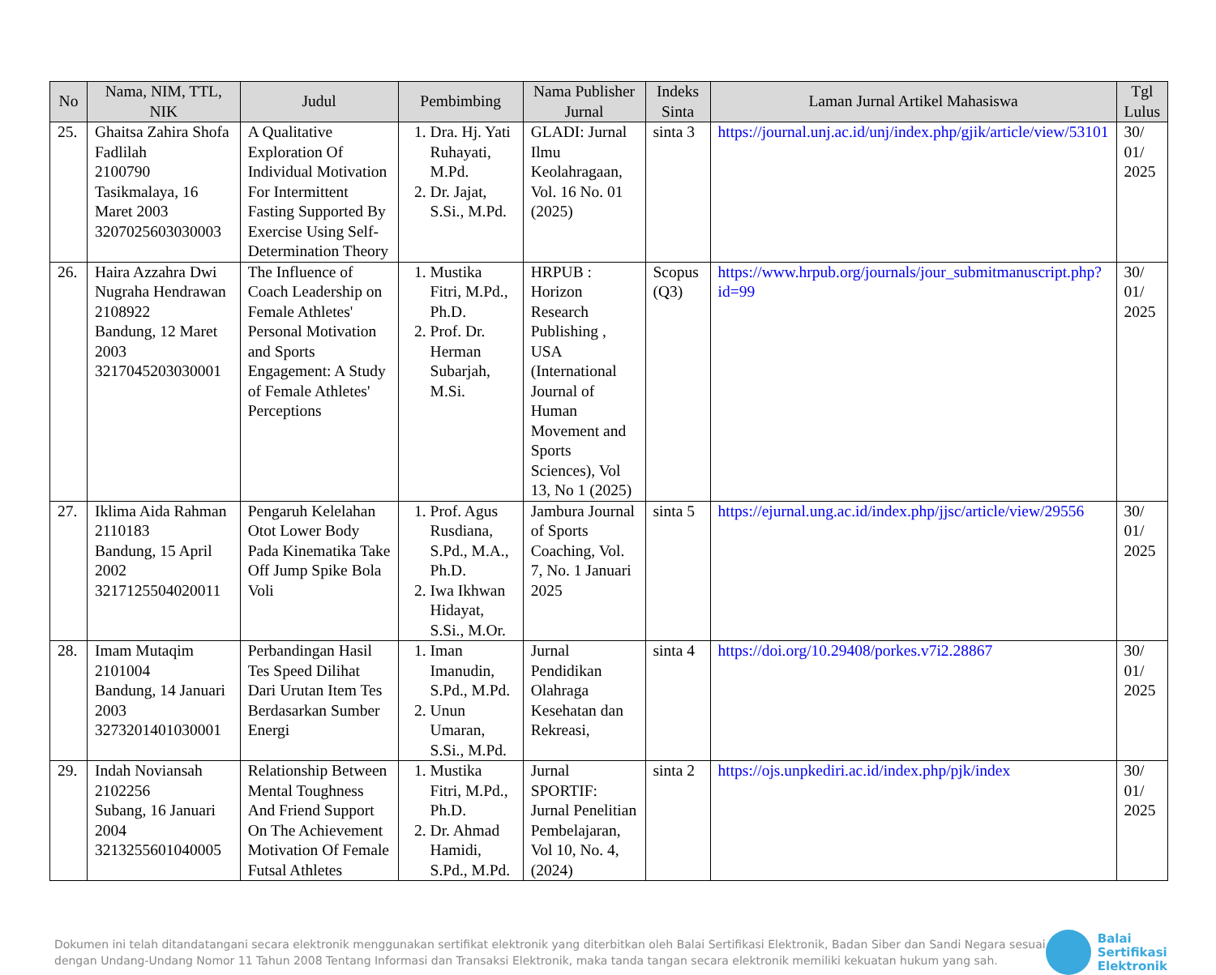| No | Nama, NIM, TTL, NIK | Judul | Pembimbing | Nama Publisher Jurnal | Indeks Sinta | Laman Jurnal Artikel Mahasiswa | Tgl Lulus |
| --- | --- | --- | --- | --- | --- | --- | --- |
| 25. | Ghaitsa Zahira Shofa Fadlilah 2100790 Tasikmalaya, 16 Maret 2003 3207025603030003 | A Qualitative Exploration Of Individual Motivation For Intermittent Fasting Supported By Exercise Using Self-Determination Theory | 1. Dra. Hj. Yati Ruhayati, M.Pd. 2. Dr. Jajat, S.Si., M.Pd. | GLADI: Jurnal Ilmu Keolahragaan, Vol. 16 No. 01 (2025) | sinta 3 | https://journal.unj.ac.id/unj/index.php/gjik/article/view/53101 | 30/ 01/ 2025 |
| 26. | Haira Azzahra Dwi Nugraha Hendrawan 2108922 Bandung, 12 Maret 2003 3217045203030001 | The Influence of Coach Leadership on Female Athletes' Personal Motivation and Sports Engagement: A Study of Female Athletes' Perceptions | 1. Mustika Fitri, M.Pd., Ph.D. 2. Prof. Dr. Herman Subarjah, M.Si. | HRPUB : Horizon Research Publishing , USA (International Journal of Human Movement and Sports Sciences), Vol 13, No 1 (2025) | Scopus (Q3) | https://www.hrpub.org/journals/jour_submitmanuscript.php?id=99 | 30/ 01/ 2025 |
| 27. | Iklima Aida Rahman 2110183 Bandung, 15 April 2002 3217125504020011 | Pengaruh Kelelahan Otot Lower Body Pada Kinematika Take Off Jump Spike Bola Voli | 1. Prof. Agus Rusdiana, S.Pd., M.A., Ph.D. 2. Iwa Ikhwan Hidayat, S.Si., M.Or. | Jambura Journal of Sports Coaching, Vol. 7, No. 1 Januari 2025 | sinta 5 | https://ejurnal.ung.ac.id/index.php/jjsc/article/view/29556 | 30/ 01/ 2025 |
| 28. | Imam Mutaqim 2101004 Bandung, 14 Januari 2003 3273201401030001 | Perbandingan Hasil Tes Speed Dilihat Dari Urutan Item Tes Berdasarkan Sumber Energi | 1. Iman Imanudin, S.Pd., M.Pd. 2. Unun Umaran, S.Si., M.Pd. | Jurnal Pendidikan Olahraga Kesehatan dan Rekreasi, | sinta 4 | https://doi.org/10.29408/porkes.v7i2.28867 | 30/ 01/ 2025 |
| 29. | Indah Noviansah 2102256 Subang, 16 Januari 2004 3213255601040005 | Relationship Between Mental Toughness And Friend Support On The Achievement Motivation Of Female Futsal Athletes | 1. Mustika Fitri, M.Pd., Ph.D. 2. Dr. Ahmad Hamidi, S.Pd., M.Pd. | Jurnal SPORTIF: Jurnal Penelitian Pembelajaran, Vol 10, No. 4, (2024) | sinta 2 | https://ojs.unpkediri.ac.id/index.php/pjk/index | 30/ 01/ 2025 |
Dokumen ini telah ditandatangani secara elektronik menggunakan sertifikat elektronik yang diterbitkan oleh Balai Sertifikasi Elektronik, Badan Siber dan Sandi Negara sesuai dengan Undang-Undang Nomor 11 Tahun 2008 Tentang Informasi dan Transaksi Elektronik, maka tanda tangan secara elektronik memiliki kekuatan hukum yang sah.
Balai
Sertifikasi
Elektronik